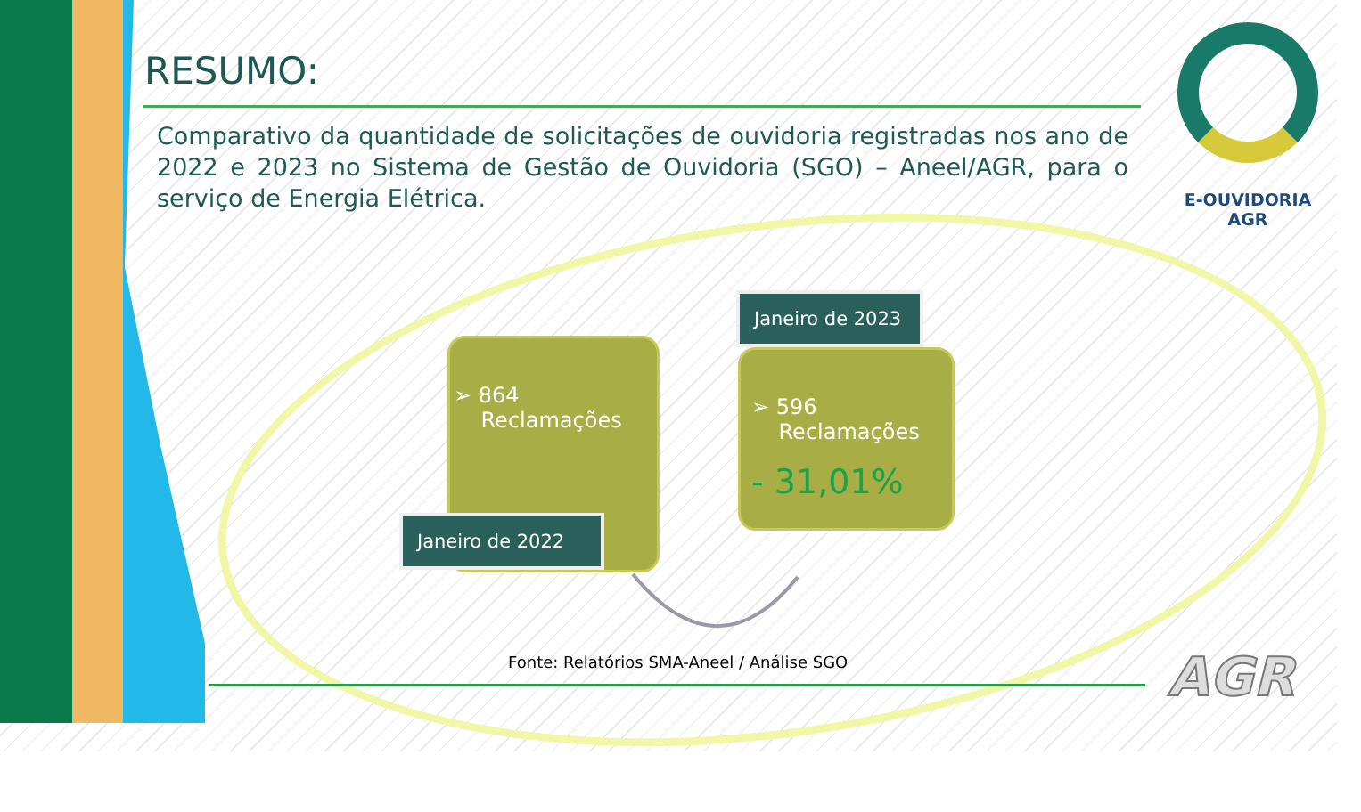RESUMO:
Comparativo da quantidade de solicitações de ouvidoria registradas nos ano de 2022 e 2023 no Sistema de Gestão de Ouvidoria (SGO) – Aneel/AGR, para o serviço de Energia Elétrica.
E-OUVIDORIA
AGR
➢ 864
Reclamações
Janeiro de 2022
Janeiro de 2023
➢ 596
Reclamações
- 31,01%
Fonte: Relatórios SMA-Aneel / Análise SGO
AGR